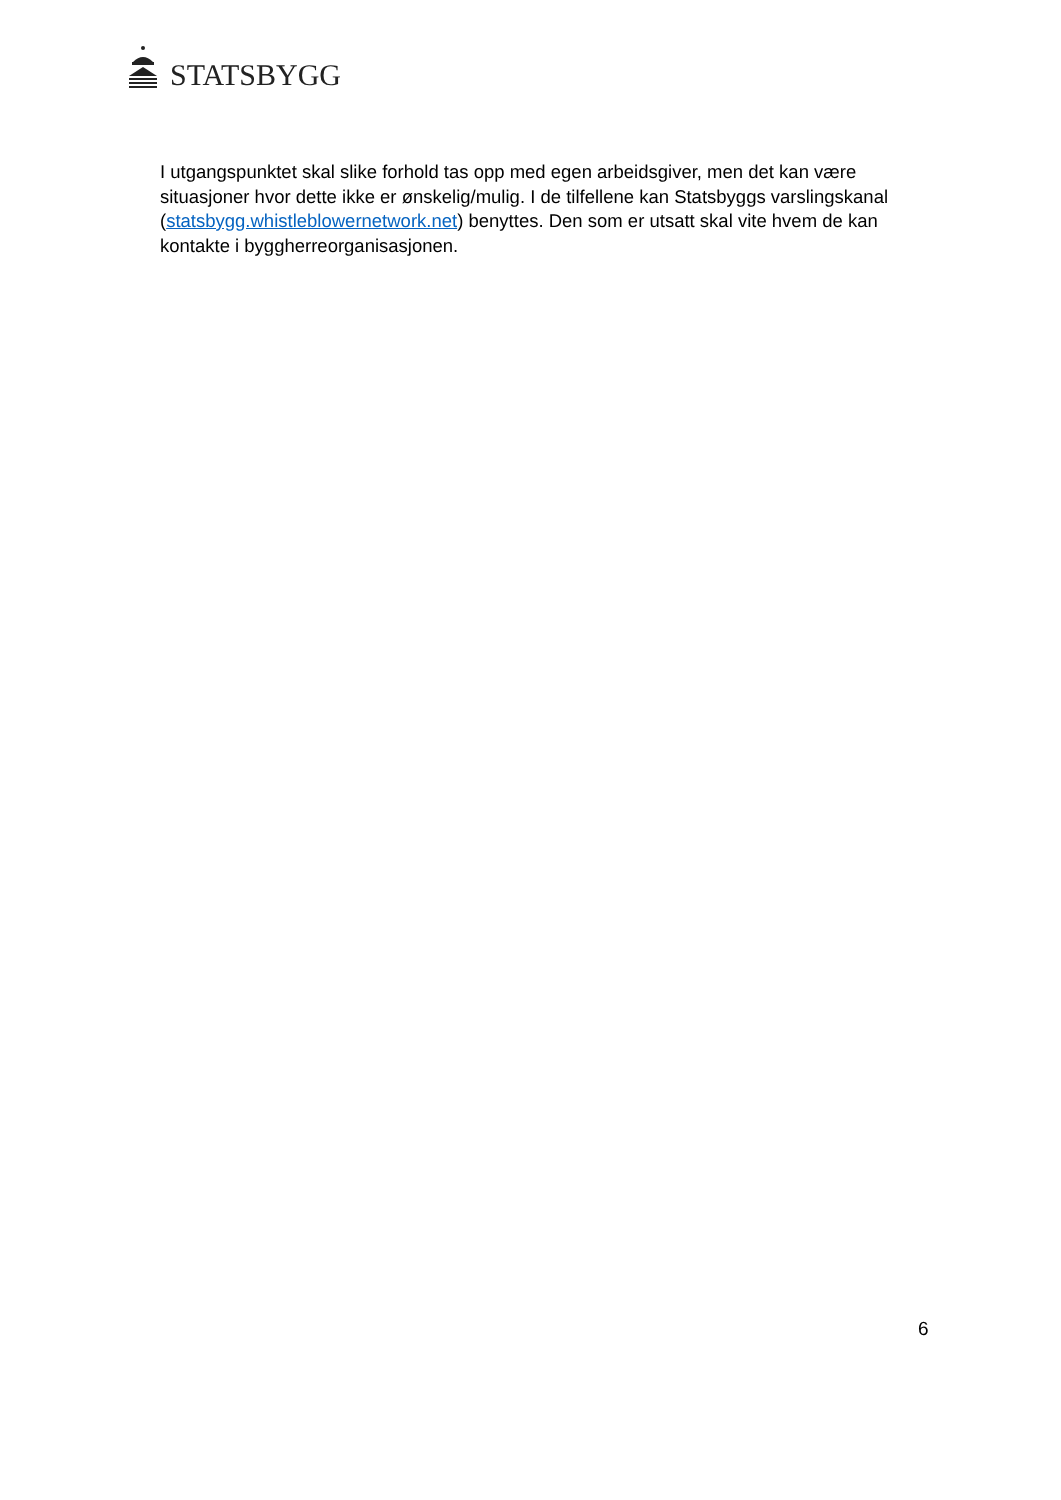STATSBYGG
I utgangspunktet skal slike forhold tas opp med egen arbeidsgiver, men det kan være situasjoner hvor dette ikke er ønskelig/mulig. I de tilfellene kan Statsbyggs varslingskanal (statsbygg.whistleblowernetwork.net) benyttes. Den som er utsatt skal vite hvem de kan kontakte i byggherreorganisasjonen.
6